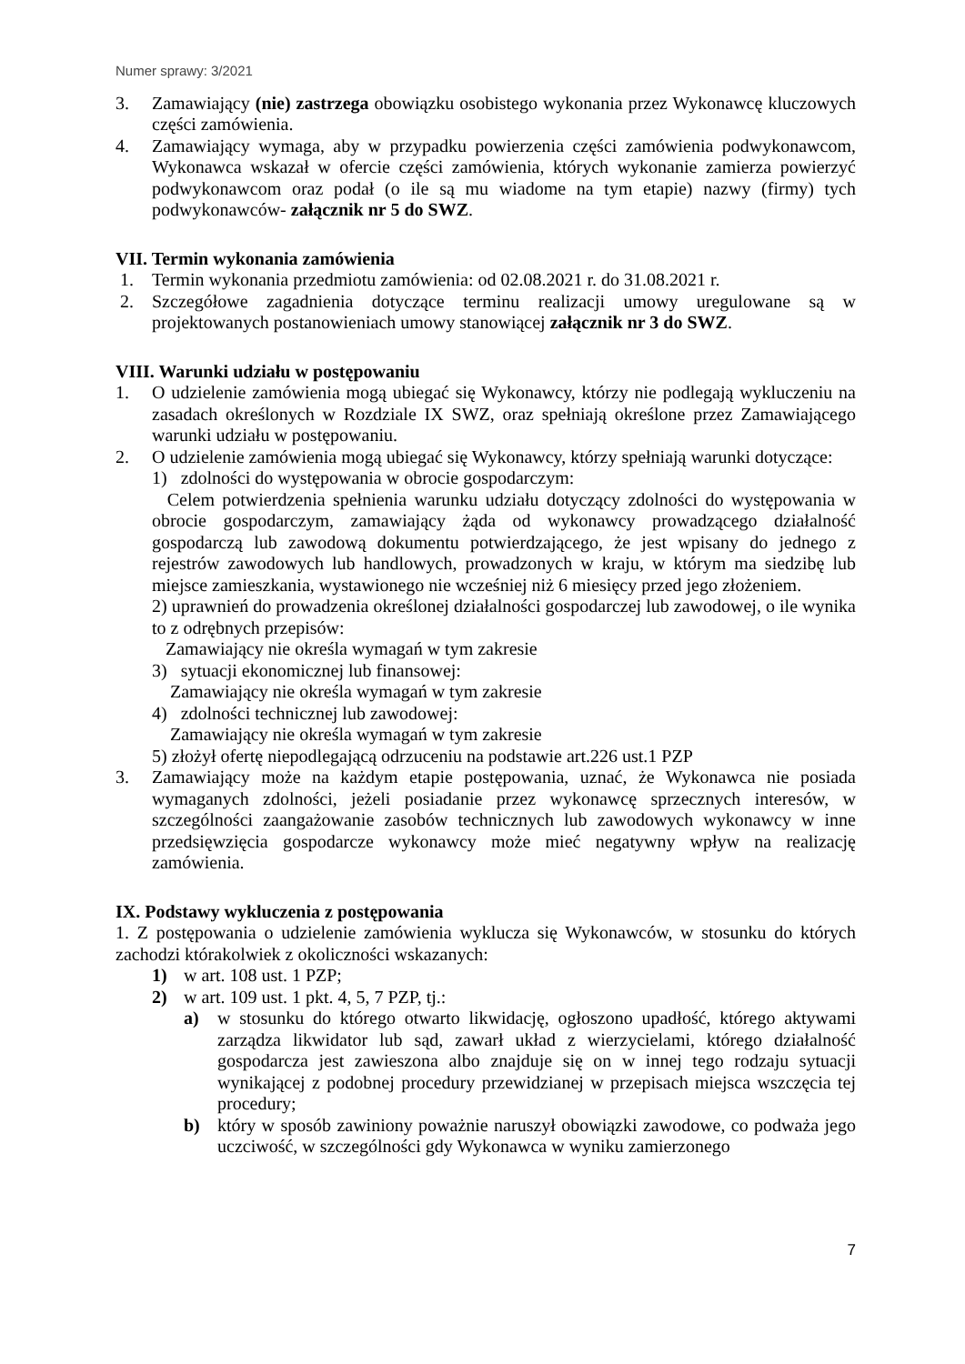Numer sprawy: 3/2021
3. Zamawiający (nie) zastrzega obowiązku osobistego wykonania przez Wykonawcę kluczowych części zamówienia.
4. Zamawiający wymaga, aby w przypadku powierzenia części zamówienia podwykonawcom, Wykonawca wskazał w ofercie części zamówienia, których wykonanie zamierza powierzyć podwykonawcom oraz podał (o ile są mu wiadome na tym etapie) nazwy (firmy) tych podwykonawców- załącznik nr 5 do SWZ.
VII. Termin wykonania zamówienia
1. Termin wykonania przedmiotu zamówienia: od 02.08.2021 r. do 31.08.2021 r.
2. Szczegółowe zagadnienia dotyczące terminu realizacji umowy uregulowane są w projektowanych postanowieniach umowy stanowiącej załącznik nr 3 do SWZ.
VIII. Warunki udziału w postępowaniu
1. O udzielenie zamówienia mogą ubiegać się Wykonawcy, którzy nie podlegają wykluczeniu na zasadach określonych w Rozdziale IX SWZ, oraz spełniają określone przez Zamawiającego warunki udziału w postępowaniu.
2. O udzielenie zamówienia mogą ubiegać się Wykonawcy, którzy spełniają warunki dotyczące:
1) zdolności do występowania w obrocie gospodarczym:
Celem potwierdzenia spełnienia warunku udziału dotyczący zdolności do występowania w obrocie gospodarczym, zamawiający żąda od wykonawcy prowadzącego działalność gospodarczą lub zawodową dokumentu potwierdzającego, że jest wpisany do jednego z rejestrów zawodowych lub handlowych, prowadzonych w kraju, w którym ma siedzibę lub miejsce zamieszkania, wystawionego nie wcześniej niż 6 miesięcy przed jego złożeniem.
2) uprawnień do prowadzenia określonej działalności gospodarczej lub zawodowej, o ile wynika to z odrębnych przepisów:
Zamawiający nie określa wymagań w tym zakresie
3) sytuacji ekonomicznej lub finansowej:
Zamawiający nie określa wymagań w tym zakresie
4) zdolności technicznej lub zawodowej:
Zamawiający nie określa wymagań w tym zakresie
5) złożył ofertę niepodlegającą odrzuceniu na podstawie art.226 ust.1 PZP
3. Zamawiający może na każdym etapie postępowania, uznać, że Wykonawca nie posiada wymaganych zdolności, jeżeli posiadanie przez wykonawcę sprzecznych interesów, w szczególności zaangażowanie zasobów technicznych lub zawodowych wykonawcy w inne przedsięwzięcia gospodarcze wykonawcy może mieć negatywny wpływ na realizację zamówienia.
IX. Podstawy wykluczenia z postępowania
1. Z postępowania o udzielenie zamówienia wyklucza się Wykonawców, w stosunku do których zachodzi którakolwiek z okoliczności wskazanych:
1) w art. 108 ust. 1 PZP;
2) w art. 109 ust. 1 pkt. 4, 5, 7 PZP, tj.:
a) w stosunku do którego otwarto likwidację, ogłoszono upadłość, którego aktywami zarządza likwidator lub sąd, zawarł układ z wierzycielami, którego działalność gospodarcza jest zawieszona albo znajduje się on w innej tego rodzaju sytuacji wynikającej z podobnej procedury przewidzianej w przepisach miejsca wszczęcia tej procedury;
b) który w sposób zawiniony poważnie naruszył obowiązki zawodowe, co podważa jego uczciwość, w szczególności gdy Wykonawca w wyniku zamierzonego
7